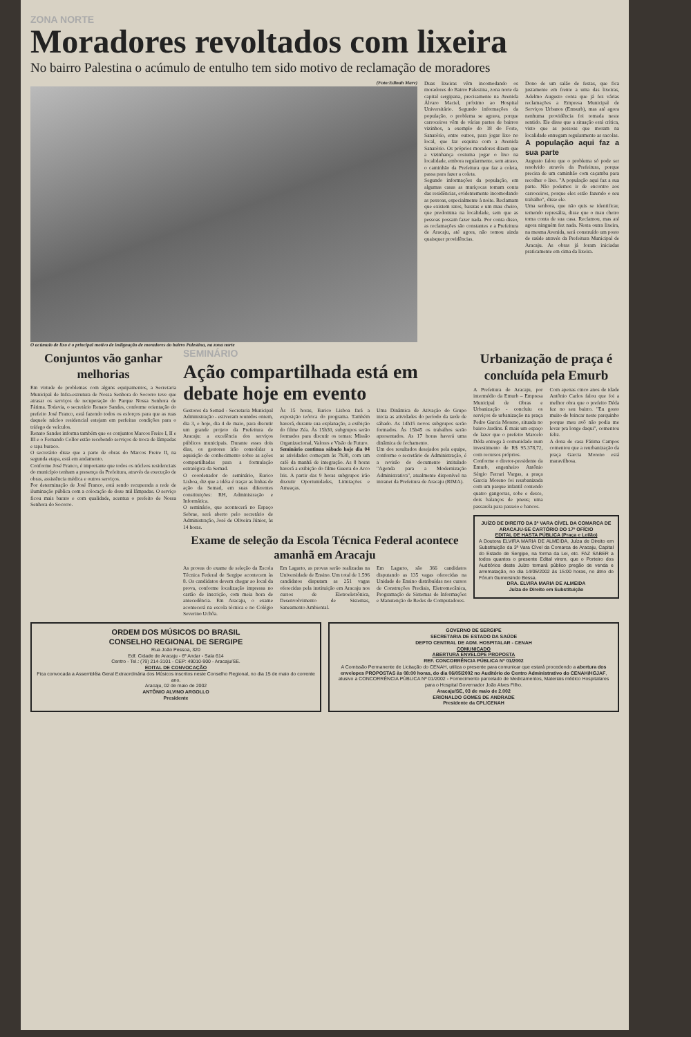ZONA NORTE
Moradores revoltados com lixeira
No bairro Palestina o acúmulo de entulho tem sido motivo de reclamação de moradores
(Foto:Edinah Marv)
O acúmulo de lixo é o principal motivo de indignação de moradores do bairro Palestina, na zona norte
Duas lixeiras vêm incomodando os moradores do Bairro Palestina, zona norte da capital sergipana, precisamente na Avenida Álvaro Maciel, próximo ao Hospital Universitário. Segundo informações da população, o problema se agrava, porque carroceiros vêm de várias partes de bairros vizinhos, a exemplo do 18 do Forte, Sanatório, entre outros, para jogar lixo no local, que faz esquina com a Avenida Sanatório. Os próprios moradores dizem que a vizinhança costuma jogar o lixo na localidade, embora regularmente, sem atraso, o caminhão da Prefeitura que faz a coleta, passa para fazer a coleta.
Segundo informações da população, em algumas casas as muriçocas tomam conta das residências, evidentemente incomodando as pessoas, especialmente à noite. Reclamam que existem ratos, baratas e um mau cheiro, que predomina na localidade, sem que as pessoas possam fazer nada. Por conta disso, as reclamações são constantes e a Prefeitura de Aracaju, até agora, não tomou ainda quaisquer providências.
Dono de um salão de festas, que fica justamente em frente a uma das lixeiras, Adelmo Augusto conta que já fez várias reclamações a Empresa Municipal de Serviços Urbanos (Emsurb), mas até agora nenhuma providência foi tomada neste sentido. Ele disse que a situação está crítica, visto que as pessoas que moram na localidade entregam regularmente as sacolas.
A população aqui faz a sua parte
Augusto falou que o problema só pode ser resolvido através da Prefeitura, porque precisa de um caminhão com caçamba para recolher o lixo. "A população aqui faz a sua parte. Não podemos ir de encontro aos carroceiros, porque eles estão fazendo o seu trabalho", disse ele.
Uma senhora, que não quis se identificar, temendo represália, disse que o mau cheiro toma conta de sua casa. Reclamou, mas até agora ninguém fez nada. Nesta outra lixeira, na mesma Avenida, será construído um posto de saúde através da Prefeitura Municipal de Aracaju. As obras já foram iniciadas praticamente em cima da lixeira.
Conjuntos vão ganhar melhorias
Em virtude de problemas com alguns equipamentos, a Secretaria Municipal de Infra-estrutura de Nossa Senhora do Socorro teve que atrasar os serviços de recuperação do Parque Nossa Senhora de Fátima. Todavia, o secretário Renato Sandes, conforme orientação do prefeito José Franco, está fazendo todos os esforços para que as ruas daquele núcleo residencial estejam em perfeitas condições para o tráfego de veículos.
Renato Sandes informa também que os conjuntos Marcos Freire I, II e III e o Fernando Collor estão recebendo serviços de troca de lâmpadas e tapa buraco.
O secretário disse que a parte de obras do Marcos Freire II, na segunda etapa, está em andamento.
Conforme José Franco, é importante que todos os núcleos residenciais do município tenham a presença da Prefeitura, através da execução de obras, assistência médica e outros serviços.
Por determinação de José Franco, está sendo recuperada a rede de iluminação pública com a colocação de doze mil lâmpadas. O serviço ficou mais barato e com qualidade, acentua o prefeito de Nossa Senhora do Socorro.
SEMINÁRIO
Ação compartilhada está em debate hoje em evento
Gestores da Semad - Secretaria Municipal Administração - estiveram reunidos ontem, dia 3, e hoje, dia 4 de maio, para discutir um grande projeto da Prefeitura de Aracaju: a excelência dos serviços públicos municipais. Durante esses dois dias, os gestores irão consolidar a aquisição de conhecimento sobre as ações compartilhadas para a formulação estratégica da Semad.
O coordenador do seminário, Eurico Lisboa, diz que a idéia é traçar as linhas de ação da Semad, em suas diferentes constituições: RH, Administração e Informática.
O seminário, que acontecerá no Espaço Sebrae, será aberto pelo secretário de Administração, José de Oliveira Júnior, às 14 horas.
Às 15 horas, Eurico Lisboa fará a exposição teórica do programa. Também haverá, durante sua explanação, a exibição do filme Zéa. Às 15h30, subgrupos serão formados para discutir os temas: Missão Organizacional, Valores e Visão de Futuro.
Seminário continua sábado hoje dia 04 as atividades começam às 7h30, com um café da manhã de integração. As 8 horas haverá a exibição do filme Guerra do Arco Iris. A partir das 9 horas subgrupos irão discutir Oportunidades, Limitações e Ameaças.
Uma Dinâmica de Ativação do Grupo inicia as atividades do período da tarde de sábado. As 14h15 novos subgrupos serão formados. Às 15h45 os trabalhos serão apresentados. As 17 horas haverá uma dinâmica de fechamento.
Um dos resultados desejados pela equipe, conforme o secretário de Administração, é a revisão do documento intitulado "Agenda para a Modernização Administrativa", atualmente disponível na intranet da Prefeitura de Aracaju (RIMA).
Exame de seleção da Escola Técnica Federal acontece amanhã em Aracaju
As provas do exame de seleção da Escola Técnica Federal de Sergipe acontecem às 8. Os candidatos devem chegar ao local da prova, conforme localização impressa no cartão de inscrição, com meia hora de antecedência. Em Aracaju, o exame acontecerá na escola técnica e no Colégio Severino Uchôa.
Em Lagarto, as provas serão realizadas na Universidade de Ensino. Um total de 1.596 candidatos disputam as 251 vagas oferecidas pela instituição em Aracaju nos cursos de Eletroeletrônica, Desenvolvimento de Sistemas, Saneamento Ambiental.
Em Lagarto, são 366 candidatos disputando as 135 vagas oferecidas na Unidade de Ensino distribuídas nos cursos de Construções Prediais, Eletromecânica, Programação de Sistemas de Informações e Manutenção de Redes de Computadores.
Urbanização de praça é concluída pela Emurb
A Prefeitura de Aracaju, por intermédio da Emurb – Empresa Municipal de Obras e Urbanização - concluiu os serviços de urbanização na praça Pedro Garcia Moreno, situada no bairro Jardins. É mais um espaço de lazer que o prefeito Marcelo Déda entrega à comunidade num investimento de R$ 95.378,72, com recursos próprios.
Conforme o diretor-presidente da Emurb, engenheiro Antônio Sérgio Ferrari Vargas, a praça Garcia Moreno foi reurbanizada com um parque infantil contendo quatro gangorras, sobe e desce, dois balanços de pneus; uma passarela para passeio e bancos.
Com apenas cinco anos de idade Antônio Carlos falou que foi a melhor obra que o prefeito Déda fez no seu bairro. "Eu gosto muito de brincar neste parquinho porque meu avô não podia me levar pra longe daqui", comentou feliz.
A dona de casa Fátima Campos comentou que a reurbanização da praça Garcia Moreno está maravilhosa.
JUÍZO DE DIREITO DA 3ª VARA CÍVEL DA COMARCA DE ARACAJU-SE CARTÓRIO DO 17º OFÍCIO
EDITAL DE HASTA PÚBLICA (Praça e Leilão)
A Doutora ELVIRA MARIA DE ALMEIDA, Juíza de Direito em Substituição da 3ª Vara Cível da Comarca de Aracaju, Capital do Estado de Sergipe, na forma da Lei, etc. FAZ SABER a todos quantos o presente Edital virem, que o Porteiro dos Auditórios deste Juízo tornará público pregão de venda e arrematação, no dia 14/05/2002 às 15:00 horas, no átrio do Fórum Gumersindo Bessa.
DRA. ELVIRA MARIA DE ALMEIDA
Juíza de Direito em Substituição
ORDEM DOS MÚSICOS DO BRASIL
CONSELHO REGIONAL DE SERGIPE
Rua João Pessoa, 320
Edf. Cidade de Aracaju - 6º Andar - Sala 614
Centro - Tel.: (79) 214-3101 - CEP: 49010-900 - Aracaju/SE.
EDITAL DE CONVOCAÇÃO
Fica convocada a Assembléia Geral Extraordinária dos Músicos inscritos neste Conselho Regional, no dia 15 de maio do corrente ano.
Aracaju, 02 de maio de 2002
ANTÔNIO ALVINO ARGOLLO
Presidente
GOVERNO DE SERGIPE
SECRETARIA DE ESTADO DA SAÚDE
DEPTO CENTRAL DE ADM. HOSPITALAR - CENAH
COMUNICADO
ABERTURA ENVELOPE PROPOSTA
REF. CONCORRÊNCIA PÚBLICA Nº 01/2002
A Comissão Permanente de Licitação do CENAH, utiliza o presente para comunicar que estará procedendo a abertura dos envelopes PROPOSTAS às 08:00 horas, do dia 06/05/2002 no Auditório do Centro Administrativo do CENAH/HGJAF, alusivo a CONCORRÊNCIA PÚBLICA Nº 01/2002 - Fornecimento parcelado de Medicamentos, Materiais médico Hospitalares para o Hospital Governador João Alves Filho.
Aracaju/SE, 03 de maio de 2.002
ERIONALDO GOMES DE ANDRADE
Presidente da CPL/CENAH